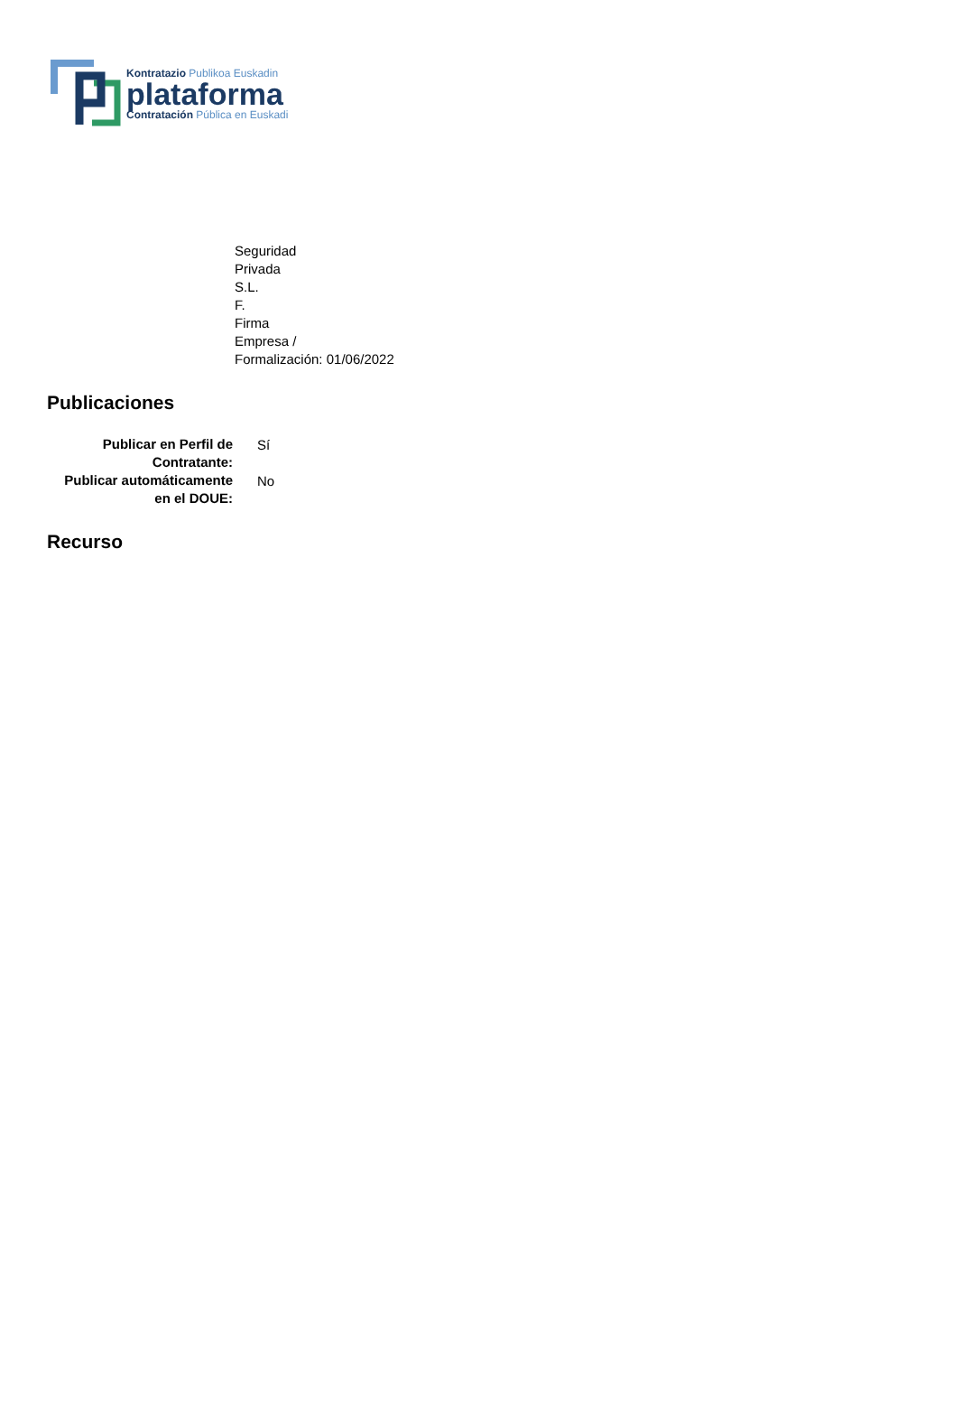Kontratazio Publikoa Euskadin
plataforma
Contratación Pública en Euskadi
Seguridad
Privada
S.L.
F.
Firma
Empresa /
Formalización: 01/06/2022
Publicaciones
| Publicar en Perfil de Contratante: | Sí |
| Publicar automáticamente en el DOUE: | No |
Recurso